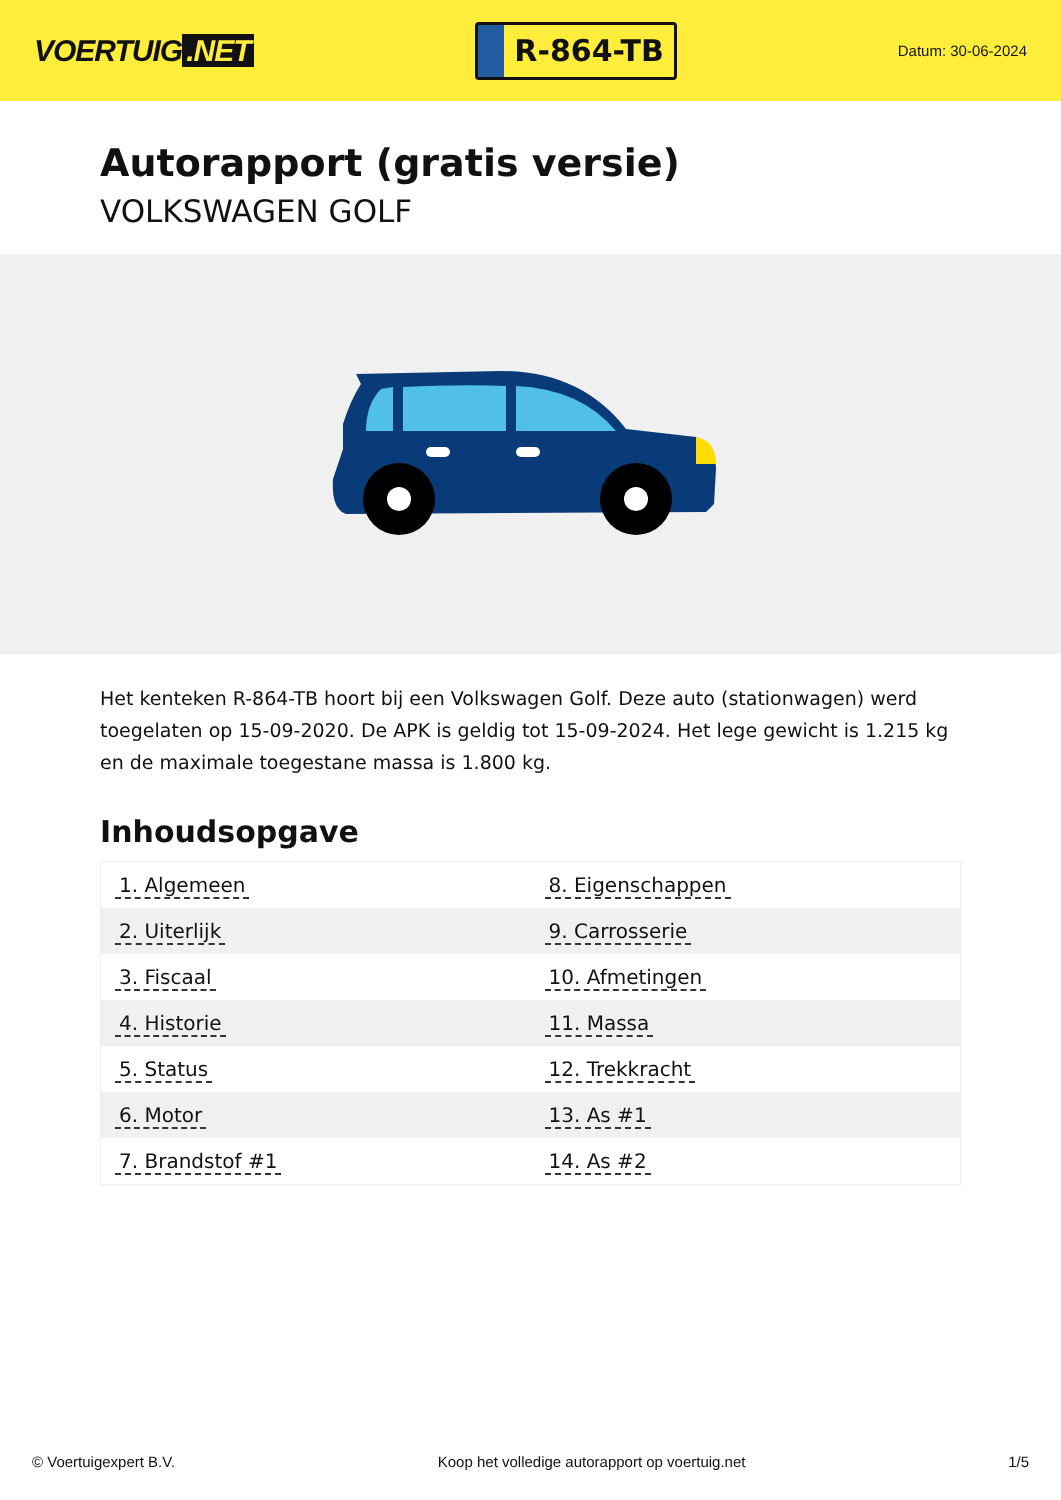VOERTUIG.NET
R-864-TB
Datum: 30-06-2024
Autorapport (gratis versie)
VOLKSWAGEN GOLF
Het kenteken R-864-TB hoort bij een Volkswagen Golf. Deze auto (stationwagen) werd toegelaten op 15-09-2020. De APK is geldig tot 15-09-2024. Het lege gewicht is 1.215 kg en de maximale toegestane massa is 1.800 kg.
Inhoudsopgave
| 1. Algemeen | 8. Eigenschappen |
| 2. Uiterlijk | 9. Carrosserie |
| 3. Fiscaal | 10. Afmetingen |
| 4. Historie | 11. Massa |
| 5. Status | 12. Trekkracht |
| 6. Motor | 13. As #1 |
| 7. Brandstof #1 | 14. As #2 |
© Voertuigexpert B.V. Koop het volledige autorapport op voertuig.net
1/5